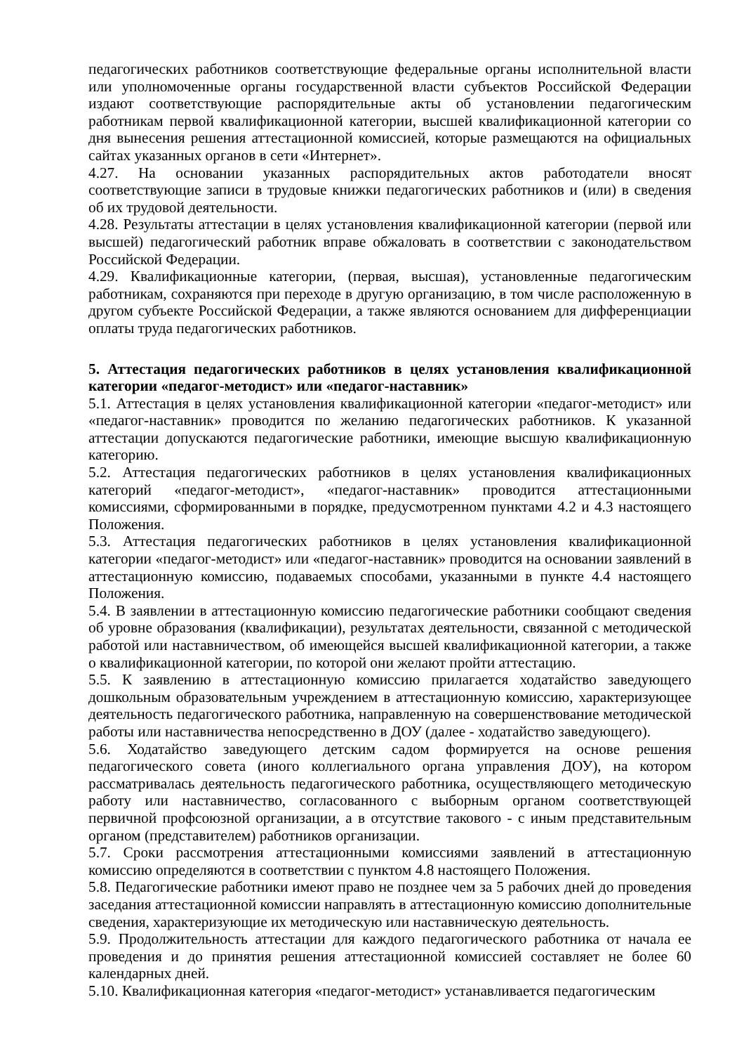педагогических работников соответствующие федеральные органы исполнительной власти или уполномоченные органы государственной власти субъектов Российской Федерации издают соответствующие распорядительные акты об установлении педагогическим работникам первой квалификационной категории, высшей квалификационной категории со дня вынесения решения аттестационной комиссией, которые размещаются на официальных сайтах указанных органов в сети «Интернет».
4.27. На основании указанных распорядительных актов работодатели вносят соответствующие записи в трудовые книжки педагогических работников и (или) в сведения об их трудовой деятельности.
4.28. Результаты аттестации в целях установления квалификационной категории (первой или высшей) педагогический работник вправе обжаловать в соответствии с законодательством Российской Федерации.
4.29. Квалификационные категории, (первая, высшая), установленные педагогическим работникам, сохраняются при переходе в другую организацию, в том числе расположенную в другом субъекте Российской Федерации, а также являются основанием для дифференциации оплаты труда педагогических работников.
5. Аттестация педагогических работников в целях установления квалификационной категории «педагог-методист» или «педагог-наставник»
5.1. Аттестация в целях установления квалификационной категории «педагог-методист» или «педагог-наставник» проводится по желанию педагогических работников. К указанной аттестации допускаются педагогические работники, имеющие высшую квалификационную категорию.
5.2. Аттестация педагогических работников в целях установления квалификационных категорий «педагог-методист», «педагог-наставник» проводится аттестационными комиссиями, сформированными в порядке, предусмотренном пунктами 4.2 и 4.3 настоящего Положения.
5.3. Аттестация педагогических работников в целях установления квалификационной категории «педагог-методист» или «педагог-наставник» проводится на основании заявлений в аттестационную комиссию, подаваемых способами, указанными в пункте 4.4 настоящего Положения.
5.4. В заявлении в аттестационную комиссию педагогические работники сообщают сведения об уровне образования (квалификации), результатах деятельности, связанной с методической работой или наставничеством, об имеющейся высшей квалификационной категории, а также о квалификационной категории, по которой они желают пройти аттестацию.
5.5. К заявлению в аттестационную комиссию прилагается ходатайство заведующего дошкольным образовательным учреждением в аттестационную комиссию, характеризующее деятельность педагогического работника, направленную на совершенствование методической работы или наставничества непосредственно в ДОУ (далее - ходатайство заведующего).
5.6. Ходатайство заведующего детским садом формируется на основе решения педагогического совета (иного коллегиального органа управления ДОУ), на котором рассматривалась деятельность педагогического работника, осуществляющего методическую работу или наставничество, согласованного с выборным органом соответствующей первичной профсоюзной организации, а в отсутствие такового - с иным представительным органом (представителем) работников организации.
5.7. Сроки рассмотрения аттестационными комиссиями заявлений в аттестационную комиссию определяются в соответствии с пунктом 4.8 настоящего Положения.
5.8. Педагогические работники имеют право не позднее чем за 5 рабочих дней до проведения заседания аттестационной комиссии направлять в аттестационную комиссию дополнительные сведения, характеризующие их методическую или наставническую деятельность.
5.9. Продолжительность аттестации для каждого педагогического работника от начала ее проведения и до принятия решения аттестационной комиссией составляет не более 60 календарных дней.
5.10. Квалификационная категория «педагог-методист» устанавливается педагогическим